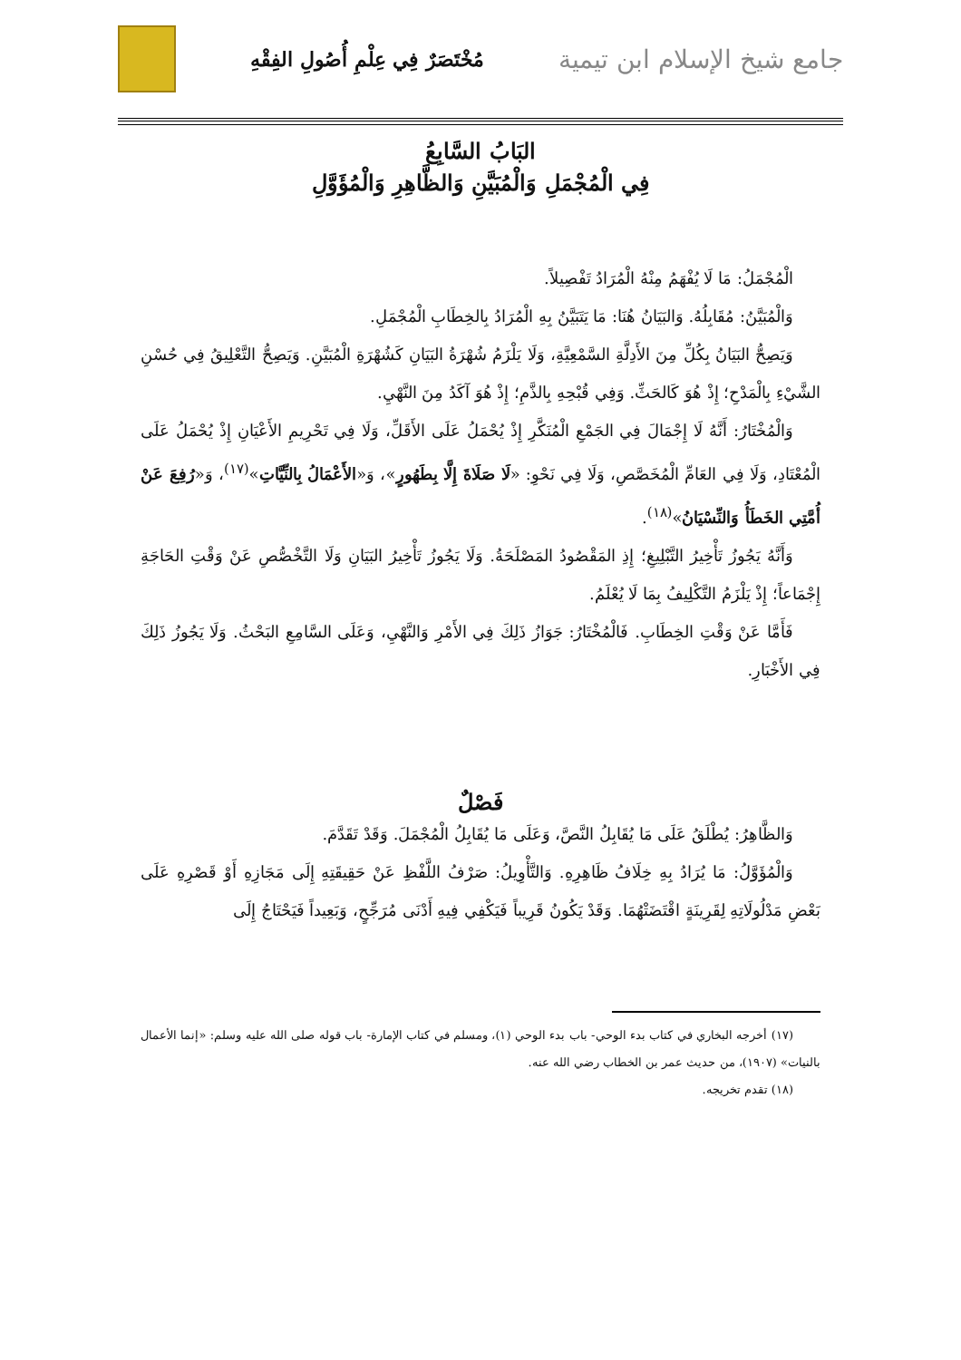جامع شيخ الإسلام ابن تيمية مُخْتَصَرٌ فِي عِلْمِ أُصُولِ الفِقْهِ
البَابُ السَّابِعُ
فِي الْمُجْمَلِ وَالْمُبَيَّنِ وَالظَّاهِرِ وَالْمُؤَوَّلِ
الْمُجْمَلُ: مَا لَا يُفْهَمُ مِنْهُ الْمُرَادُ تَفْصِيلاً.
وَالْمُبَيَّنُ: مُقَابِلُهُ. وَالبَيَانُ هُنَا: مَا يَتَبَيَّنُ بِهِ الْمُرَادُ بِالخِطَابِ الْمُجْمَلِ.
وَيَصِحُّ البَيَانُ بِكُلِّ مِنَ الأَدِلَّةِ السَّمْعِيَّةِ، وَلَا يَلْزَمُ شُهْرَةُ البَيَانِ كَشُهْرَةِ الْمُبَيَّنِ. وَيَصِحُّ التَّعْلِيقُ فِي حُسْنِ الشَّيْءِ بِالْمَدْحِ؛ إِذْ هُوَ كَالحَثِّ. وَفِي قُبْحِهِ بِالذَّمِ؛ إِذْ هُوَ آكَدُ مِنَ النَّهْيِ.
وَالْمُخْتَارُ: أَنَّهُ لَا إِجْمَالَ فِي الجَمْعِ الْمُنَكَّرِ إِذْ يُحْمَلُ عَلَى الأَقَلِّ، وَلَا فِي تَحْرِيمِ الأَعْيَانِ إِذْ يُحْمَلُ عَلَى الْمُعْتَادِ، وَلَا فِي العَامِّ الْمُخَصَّصِ، وَلَا فِي نَحْوِ: «لَا صَلَاةَ إِلَّا بِطَهُورٍ»، وَ«الأَعْمَالُ بِالنِّيَّاتِ»<sup>(١٧)</sup>، وَ«رُفِعَ عَنْ أُمَّتِي الخَطَأُ وَالنِّسْيَانُ»<sup>(١٨)</sup>.
وَأَنَّهُ يَجُوزُ تَأْخِيرُ التَّبْلِيغِ؛ إِذِ المَقْصُودُ المَصْلَحَةُ. وَلَا يَجُوزُ تَأْخِيرُ البَيَانِ وَلَا التَّخْصُّصِ عَنْ وَقْتِ الحَاجَةِ إِجْمَاعاً؛ إِذْ يَلْزَمُ التَّكْلِيفُ بِمَا لَا يُعْلَمُ.
فَأَمَّا عَنْ وَقْتِ الخِطَابِ. فَالْمُخْتَارُ: جَوَازُ ذَلِكَ فِي الأَمْرِ وَالنَّهْيِ، وَعَلَى السَّامِعِ البَحْثُ. وَلَا يَجُوزُ ذَلِكَ فِي الأَخْبَارِ.
فَصْلٌ
وَالظَّاهِرُ: يُطْلَقُ عَلَى مَا يُقَابِلُ النَّصَّ، وَعَلَى مَا يُقَابِلُ الْمُجْمَلَ. وَقَدْ تَقَدَّمَ.
وَالْمُؤَوَّلُ: مَا يُرَادُ بِهِ خِلَافُ ظَاهِرِهِ. وَالتَّأْوِيلُ: صَرْفُ اللَّفْظِ عَنْ حَقِيقَتِهِ إِلَى مَجَازِهِ أَوْ قَصْرِهِ عَلَى بَعْضِ مَدْلُولَاتِهِ لِقَرِينَةٍ اقْتَضَتْهُمَا. وَقَدْ يَكُونُ قَرِيباً فَيَكْفِي فِيهِ أَدْنَى مُرَجِّحٍ، وَبَعِيداً فَيَحْتَاجُ إِلَى
(١٧) أخرجه البخاري في كتاب بدء الوحي- باب بدء الوحي (١)، ومسلم في كتاب الإمارة- باب قوله صلى الله عليه وسلم: «إنما الأعمال بالنيات» (١٩٠٧)، من حديث عمر بن الخطاب رضي الله عنه.
(١٨) تقدم تخريجه.